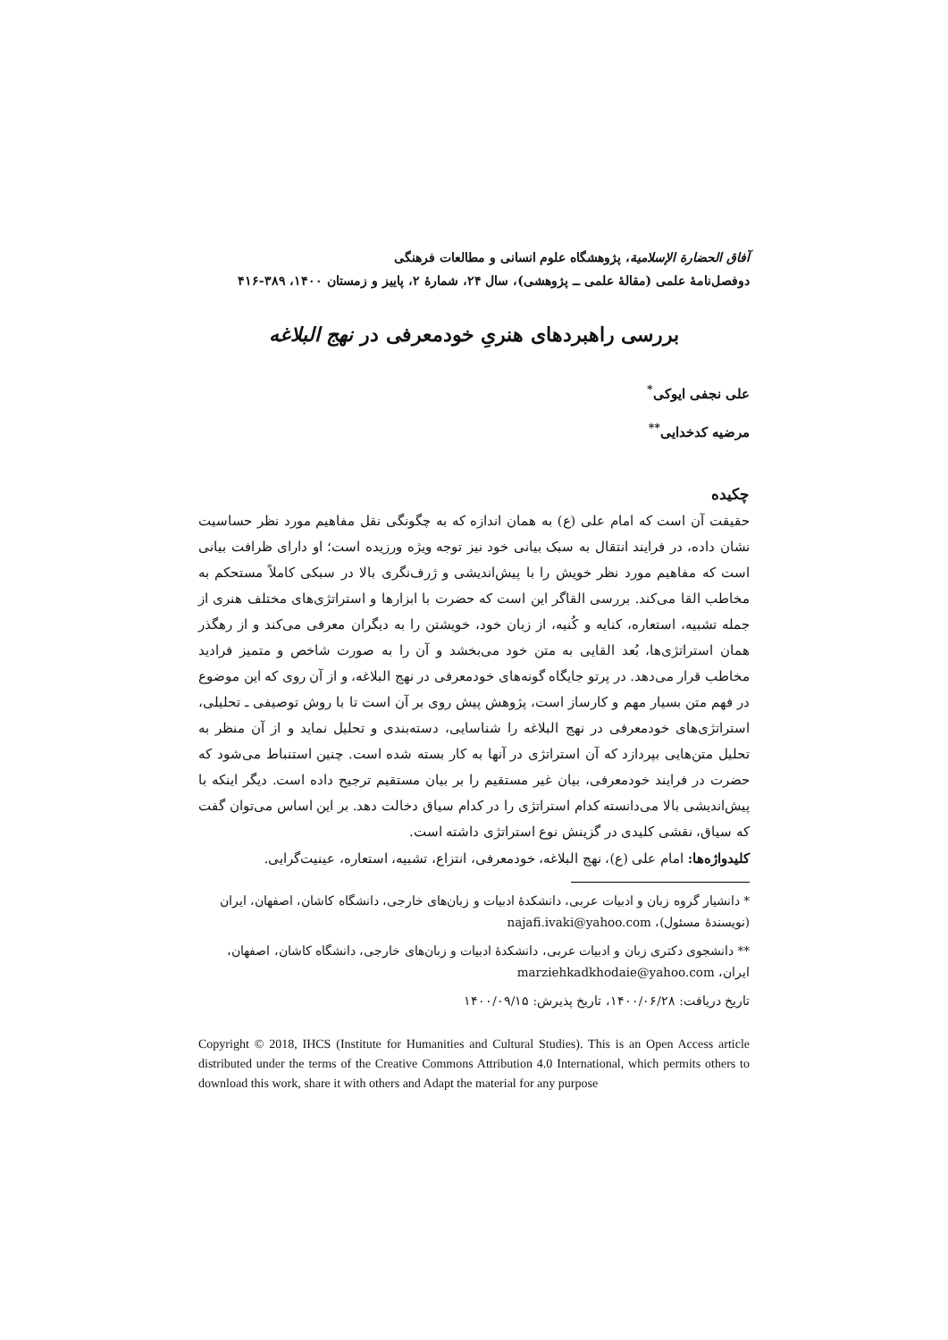آفاق الحضارة الإسلامية، پژوهشگاه علوم انسانی و مطالعات فرهنگی
دوفصل‌نامهٔ علمی (مقالهٔ علمی ــ پژوهشی)، سال ۲۴، شمارهٔ ۲، پاییز و زمستان ۱۴۰۰، ۳۸۹-۴۱۶
بررسی راهبردهای هنریِ خودمعرفی در نهج البلاغه
علی نجفی ایوکی<sup>*</sup>
مرضیه کدخدایی<sup>**</sup>
چکیده
حقیقت آن است که امام علی (ع) به همان اندازه که به چگونگی نقل مفاهیم مورد نظر حساسیت نشان داده، در فرایند انتقال به سبک بیانی خود نیز توجه ویژه ورزیده است؛ او دارای ظرافت بیانی است که مفاهیم مورد نظر خویش را با پیش‌اندیشی و ژرف‌نگری بالا در سبکی کاملاً مستحکم به مخاطب القا می‌کند. بررسی القاگر این است که حضرت با ابزارها و استراتژی‌های مختلف هنری از جمله تشبیه، استعاره، کنایه و کُنیه، از زبان خود، خویشتن را به دیگران معرفی می‌کند و از رهگذر همان استراتژی‌ها، بُعد القایی به متن خود می‌بخشد و آن را به صورت شاخص و متمیز فرادید مخاطب قرار می‌دهد. در پرتو جایگاه گونه‌های خودمعرفی در نهج البلاغه، و از آن روی که این موضوع در فهم متن بسیار مهم و کارساز است، پژوهش پیش روی بر آن است تا با روش توصیفی ـ تحلیلی، استراتژی‌های خودمعرفی در نهج البلاغه را شناسایی، دسته‌بندی و تحلیل نماید و از آن منظر به تحلیل متن‌هایی بپردازد که آن استراتژی در آنها به کار بسته شده است. چنین استنباط می‌شود که حضرت در فرایند خودمعرفی، بیان غیر مستقیم را بر بیان مستقیم ترجیح داده است. دیگر اینکه با پیش‌اندیشی بالا می‌دانسته کدام استراتژی را در کدام سیاق دخالت دهد. بر این اساس می‌توان گفت که سیاق، نقشی کلیدی در گزینش نوع استراتژی داشته است.
کلیدواژه‌ها: امام علی (ع)، نهج البلاغه، خودمعرفی، انتزاع، تشبیه، استعاره، عینیت‌گرایی.
* دانشیار گروه زبان و ادبیات عربی، دانشکدهٔ ادبیات و زبان‌های خارجی، دانشگاه کاشان، اصفهان، ایران (نویسندهٔ مسئول)، najafi.ivaki@yahoo.com
** دانشجوی دکتری زبان و ادبیات عربی، دانشکدهٔ ادبیات و زبان‌های خارجی، دانشگاه کاشان، اصفهان، ایران، marziehkadkhodaie@yahoo.com
تاریخ دریافت: ۱۴۰۰/۰۶/۲۸، تاریخ پذیرش: ۱۴۰۰/۰۹/۱۵
Copyright © 2018, IHCS (Institute for Humanities and Cultural Studies). This is an Open Access article distributed under the terms of the Creative Commons Attribution 4.0 International, which permits others to download this work, share it with others and Adapt the material for any purpose